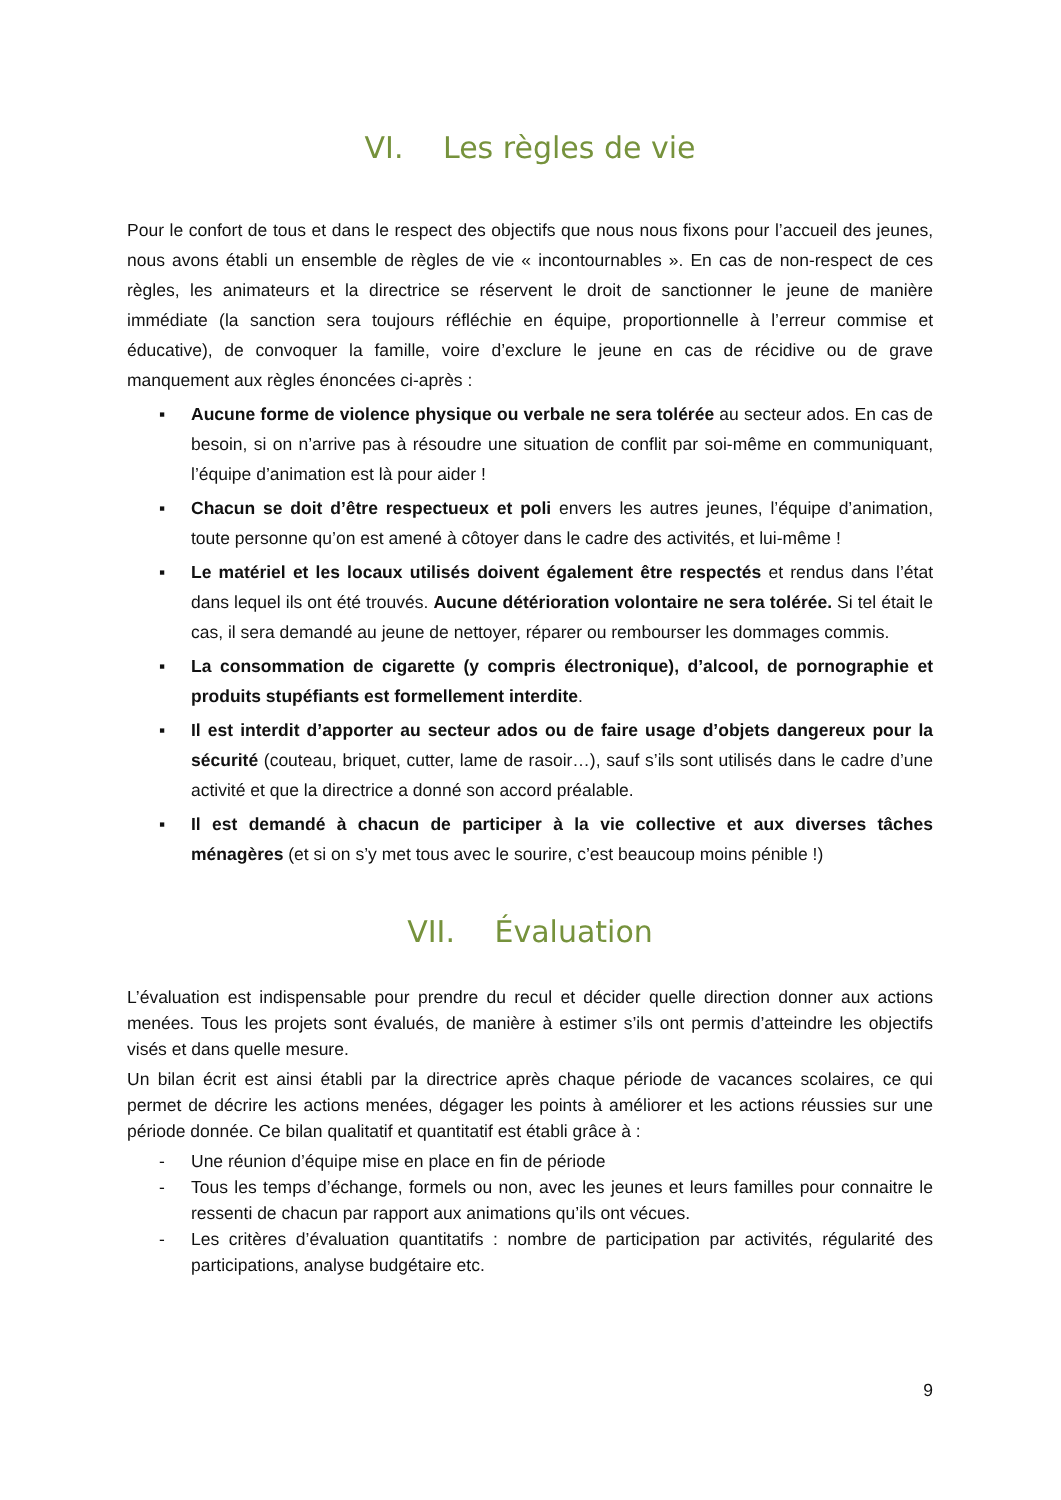VI. Les règles de vie
Pour le confort de tous et dans le respect des objectifs que nous nous fixons pour l’accueil des jeunes, nous avons établi un ensemble de règles de vie « incontournables ». En cas de non-respect de ces règles, les animateurs et la directrice se réservent le droit de sanctionner le jeune de manière immédiate (la sanction sera toujours réfléchie en équipe, proportionnelle à l’erreur commise et éducative), de convoquer la famille, voire d’exclure le jeune en cas de récidive ou de grave manquement aux règles énoncées ci-après :
▪ Aucune forme de violence physique ou verbale ne sera tolérée au secteur ados. En cas de besoin, si on n’arrive pas à résoudre une situation de conflit par soi-même en communiquant, l’équipe d’animation est là pour aider !
▪ Chacun se doit d’être respectueux et poli envers les autres jeunes, l’équipe d’animation, toute personne qu’on est amené à côtoyer dans le cadre des activités, et lui-même !
▪ Le matériel et les locaux utilisés doivent également être respectés et rendus dans l’état dans lequel ils ont été trouvés. Aucune détérioration volontaire ne sera tolérée. Si tel était le cas, il sera demandé au jeune de nettoyer, réparer ou rembourser les dommages commis.
▪ La consommation de cigarette (y compris électronique), d’alcool, de pornographie et produits stupéfiants est formellement interdite.
▪ Il est interdit d’apporter au secteur ados ou de faire usage d’objets dangereux pour la sécurité (couteau, briquet, cutter, lame de rasoir…), sauf s’ils sont utilisés dans le cadre d’une activité et que la directrice a donné son accord préalable.
▪ Il est demandé à chacun de participer à la vie collective et aux diverses tâches ménagères (et si on s’y met tous avec le sourire, c’est beaucoup moins pénible !)
VII. Évaluation
L’évaluation est indispensable pour prendre du recul et décider quelle direction donner aux actions menées. Tous les projets sont évalués, de manière à estimer s’ils ont permis d’atteindre les objectifs visés et dans quelle mesure.
Un bilan écrit est ainsi établi par la directrice après chaque période de vacances scolaires, ce qui permet de décrire les actions menées, dégager les points à améliorer et les actions réussies sur une période donnée. Ce bilan qualitatif et quantitatif est établi grâce à :
- Une réunion d’équipe mise en place en fin de période
- Tous les temps d’échange, formels ou non, avec les jeunes et leurs familles pour connaitre le ressenti de chacun par rapport aux animations qu’ils ont vécues.
- Les critères d’évaluation quantitatifs : nombre de participation par activités, régularité des participations, analyse budgétaire etc.
9